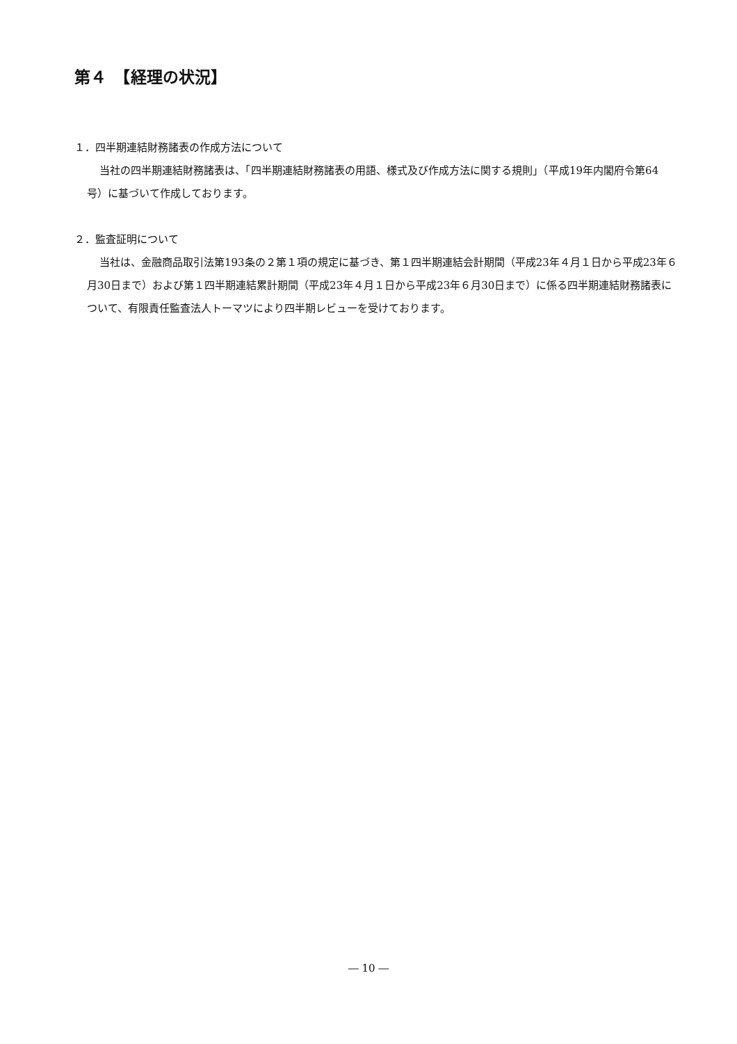第４　【経理の状況】
１．四半期連結財務諸表の作成方法について
当社の四半期連結財務諸表は、「四半期連結財務諸表の用語、様式及び作成方法に関する規則」（平成19年内閣府令第64号）に基づいて作成しております。
２．監査証明について
当社は、金融商品取引法第193条の２第１項の規定に基づき、第１四半期連結会計期間（平成23年４月１日から平成23年６月30日まで）および第１四半期連結累計期間（平成23年４月１日から平成23年６月30日まで）に係る四半期連結財務諸表について、有限責任監査法人トーマツにより四半期レビューを受けております。
― 10 ―